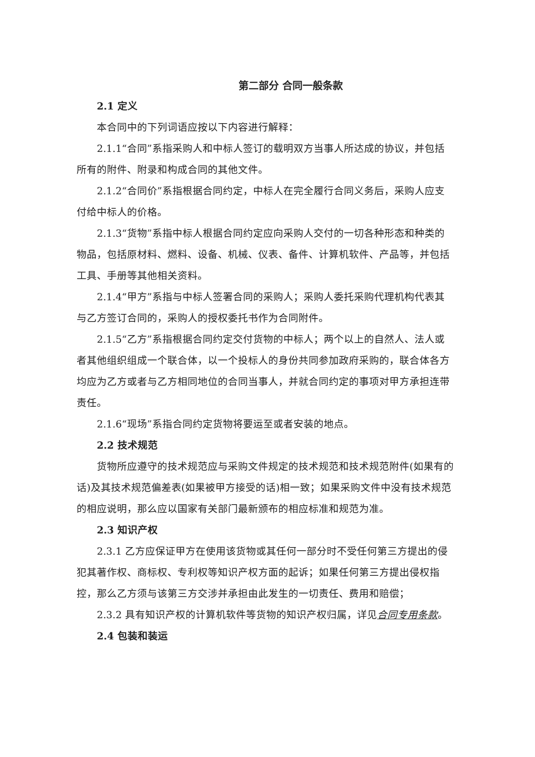第二部分 合同一般条款
2.1 定义
本合同中的下列词语应按以下内容进行解释：
2.1.1“合同”系指采购人和中标人签订的载明双方当事人所达成的协议，并包括所有的附件、附录和构成合同的其他文件。
2.1.2“合同价”系指根据合同约定，中标人在完全履行合同义务后，采购人应支付给中标人的价格。
2.1.3“货物”系指中标人根据合同约定应向采购人交付的一切各种形态和种类的物品，包括原材料、燃料、设备、机械、仪表、备件、计算机软件、产品等，并包括工具、手册等其他相关资料。
2.1.4“甲方”系指与中标人签署合同的采购人；采购人委托采购代理机构代表其与乙方签订合同的，采购人的授权委托书作为合同附件。
2.1.5“乙方”系指根据合同约定交付货物的中标人；两个以上的自然人、法人或者其他组织组成一个联合体，以一个投标人的身份共同参加政府采购的，联合体各方均应为乙方或者与乙方相同地位的合同当事人，并就合同约定的事项对甲方承担连带责任。
2.1.6“现场”系指合同约定货物将要运至或者安装的地点。
2.2 技术规范
货物所应遵守的技术规范应与采购文件规定的技术规范和技术规范附件(如果有的话)及其技术规范偏差表(如果被甲方接受的话)相一致；如果采购文件中没有技术规范的相应说明，那么应以国家有关部门最新颁布的相应标准和规范为准。
2.3 知识产权
2.3.1 乙方应保证甲方在使用该货物或其任何一部分时不受任何第三方提出的侵犯其著作权、商标权、专利权等知识产权方面的起诉；如果任何第三方提出侵权指控，那么乙方须与该第三方交涉并承担由此发生的一切责任、费用和赔偿；
2.3.2 具有知识产权的计算机软件等货物的知识产权归属，详见合同专用条款。
2.4 包装和装运